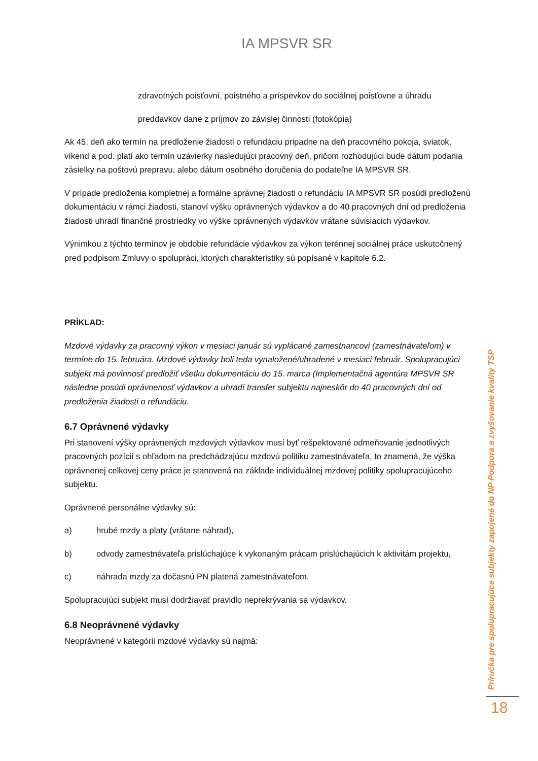IA MPSVR SR
zdravotných poisťovní, poistného a príspevkov do sociálnej poisťovne a úhradu
preddavkov dane z príjmov zo závislej činnosti (fotokópia)
Ak 45. deň ako termín na predloženie žiadosti o refundáciu pripadne na deň pracovného pokoja, sviatok, víkend a pod. platí ako termín uzávierky nasledujúci pracovný deň, pričom rozhodujúci bude dátum podania zásielky na poštovú prepravu, alebo dátum osobného doručenia do podateľne IA MPSVR SR.
V prípade predloženia kompletnej a formálne správnej žiadosti o refundáciu IA MPSVR SR posúdi predloženú dokumentáciu v rámci žiadosti, stanoví výšku oprávnených výdavkov a do 40 pracovných dní od predloženia žiadosti uhradí finančné prostriedky vo výške oprávnených výdavkov vrátane súvisiacich výdavkov.
Výnimkou z týchto termínov je obdobie refundácie výdavkov za výkon terénnej sociálnej práce uskutočnený pred podpisom Zmluvy o spolupráci, ktorých charakteristiky sú popísané v kapitole 6.2.
PRÍKLAD:
Mzdové výdavky za pracovný výkon v mesiaci január sú vyplácané zamestnancovi (zamestnávateľom) v termíne do 15. februára. Mzdové výdavky boli teda vynaložené/uhradené v mesiaci február. Spolupracujúci subjekt má povinnosť predložiť všetku dokumentáciu do 15. marca (Implementačná agentúra MPSVR SR následne posúdi oprávnenosť výdavkov a uhradí transfer subjektu najneskôr do 40 pracovných dní od predloženia žiadosti o refundáciu.
6.7 Oprávnené výdavky
Pri stanovení výšky oprávnených mzdových výdavkov musí byť rešpektované odmeňovanie jednotlivých pracovných pozícií s ohľadom na predchádzajúcu mzdovú politiku zamestnávateľa, to znamená, že výška oprávnenej celkovej ceny práce je stanovená na základe individuálnej mzdovej politiky spolupracujúceho subjektu.
Oprávnené personálne výdavky sú:
a) hrubé mzdy a platy (vrátane náhrad),
b) odvody zamestnávateľa prislúchajúce k vykonaným prácam prislúchajúcich k aktivitám projektu,
c) náhrada mzdy za dočasnú PN platená zamestnávateľom.
Spolupracujúci subjekt musí dodržiavať pravidlo neprekrývania sa výdavkov.
6.8 Neoprávnené výdavky
Neoprávnené v kategórii mzdové výdavky sú najmä:
Príručka pre spolupracujúce subjekty zapojené do NP Podpora a zvyšovanie kvality TSP
18